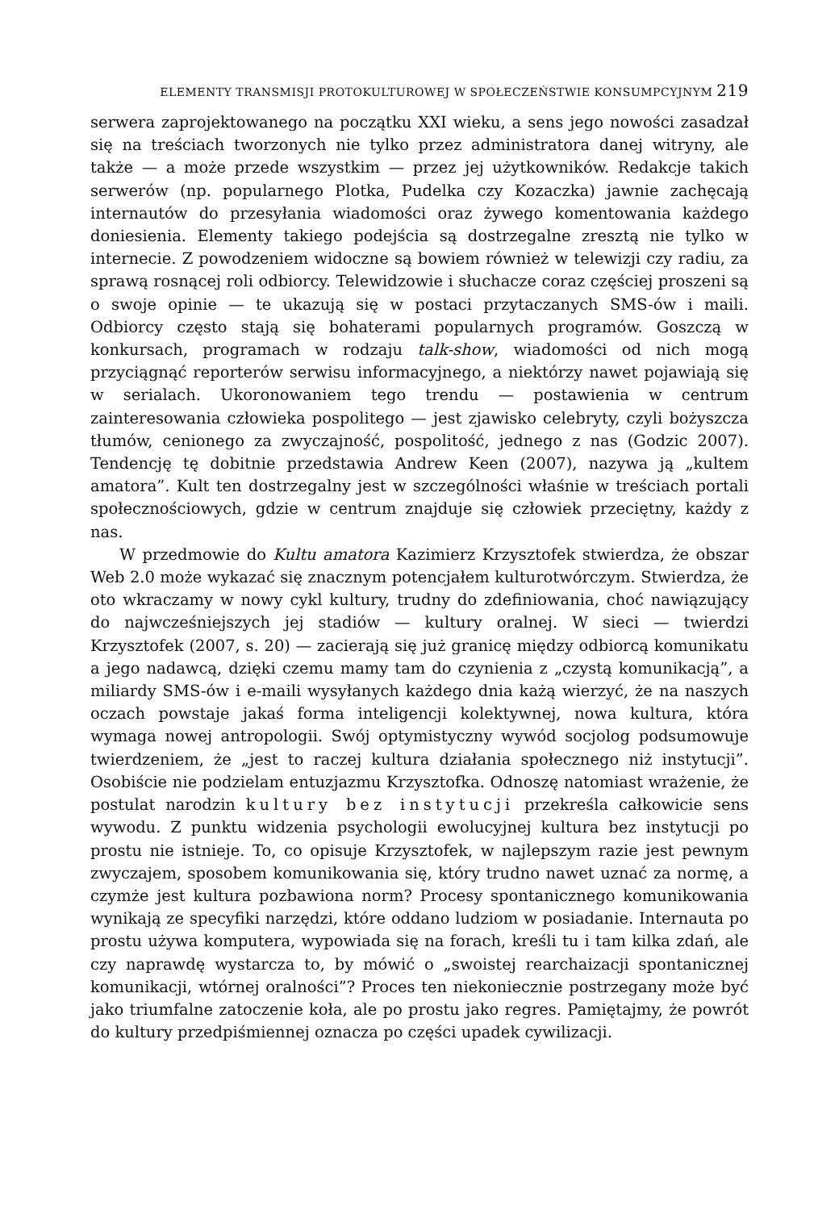ELEMENTY TRANSMISJI PROTOKULTUROWEJ W SPOŁECZEŃSTWIE KONSUMPCYJNYM 219
serwera zaprojektowanego na początku XXI wieku, a sens jego nowości zasadzał się na treściach tworzonych nie tylko przez administratora danej witryny, ale także — a może przede wszystkim — przez jej użytkowników. Redakcje takich serwerów (np. popularnego Plotka, Pudelka czy Kozaczka) jawnie zachęcają internautów do przesyłania wiadomości oraz żywego komentowania każdego doniesienia. Elementy takiego podejścia są dostrzegalne zresztą nie tylko w internecie. Z powodzeniem widoczne są bowiem również w telewizji czy radiu, za sprawą rosnącej roli odbiorcy. Telewidzowie i słuchacze coraz częściej proszeni są o swoje opinie — te ukazują się w postaci przytaczanych SMS-ów i maili. Odbiorcy często stają się bohaterami popularnych programów. Goszczą w konkursach, programach w rodzaju talk-show, wiadomości od nich mogą przyciągnąć reporterów serwisu informacyjnego, a niektórzy nawet pojawiają się w serialach. Ukoronowaniem tego trendu — postawienia w centrum zainteresowania człowieka pospolitego — jest zjawisko celebryty, czyli bożyszcza tłumów, cenionego za zwyczajność, pospolitość, jednego z nas (Godzic 2007). Tendencję tę dobitnie przedstawia Andrew Keen (2007), nazywa ją „kultem amatora”. Kult ten dostrzegalny jest w szczególności właśnie w treściach portali społecznościowych, gdzie w centrum znajduje się człowiek przeciętny, każdy z nas.
W przedmowie do Kultu amatora Kazimierz Krzysztofek stwierdza, że obszar Web 2.0 może wykazać się znacznym potencjałem kulturotwórczym. Stwierdza, że oto wkraczamy w nowy cykl kultury, trudny do zdefiniowania, choć nawiązujący do najwcześniejszych jej stadiów — kultury oralnej. W sieci — twierdzi Krzysztofek (2007, s. 20) — zacierają się już granicę między odbiorcą komunikatu a jego nadawcą, dzięki czemu mamy tam do czynienia z „czystą komunikacją”, a miliardy SMS-ów i e-maili wysyłanych każdego dnia każą wierzyć, że na naszych oczach powstaje jakaś forma inteligencji kolektywnej, nowa kultura, która wymaga nowej antropologii. Swój optymistyczny wywód socjolog podsumowuje twierdzeniem, że „jest to raczej kultura działania społecznego niż instytucji”. Osobiście nie podzielam entuzjazmu Krzysztofka. Odnoszę natomiast wrażenie, że postulat narodzin kultury bez instytucji przekreśla całkowicie sens wywodu. Z punktu widzenia psychologii ewolucyjnej kultura bez instytucji po prostu nie istnieje. To, co opisuje Krzysztofek, w najlepszym razie jest pewnym zwyczajem, sposobem komunikowania się, który trudno nawet uznać za normę, a czymże jest kultura pozbawiona norm? Procesy spontanicznego komunikowania wynikają ze specyfiki narzędzi, które oddano ludziom w posiadanie. Internauta po prostu używa komputera, wypowiada się na forach, kreśli tu i tam kilka zdań, ale czy naprawdę wystarcza to, by mówić o „swoistej rearchaizacji spontanicznej komunikacji, wtórnej oralności”? Proces ten niekoniecznie postrzegany może być jako triumfalne zatoczenie koła, ale po prostu jako regres. Pamiętajmy, że powrót do kultury przedpiśmiennej oznacza po części upadek cywilizacji.